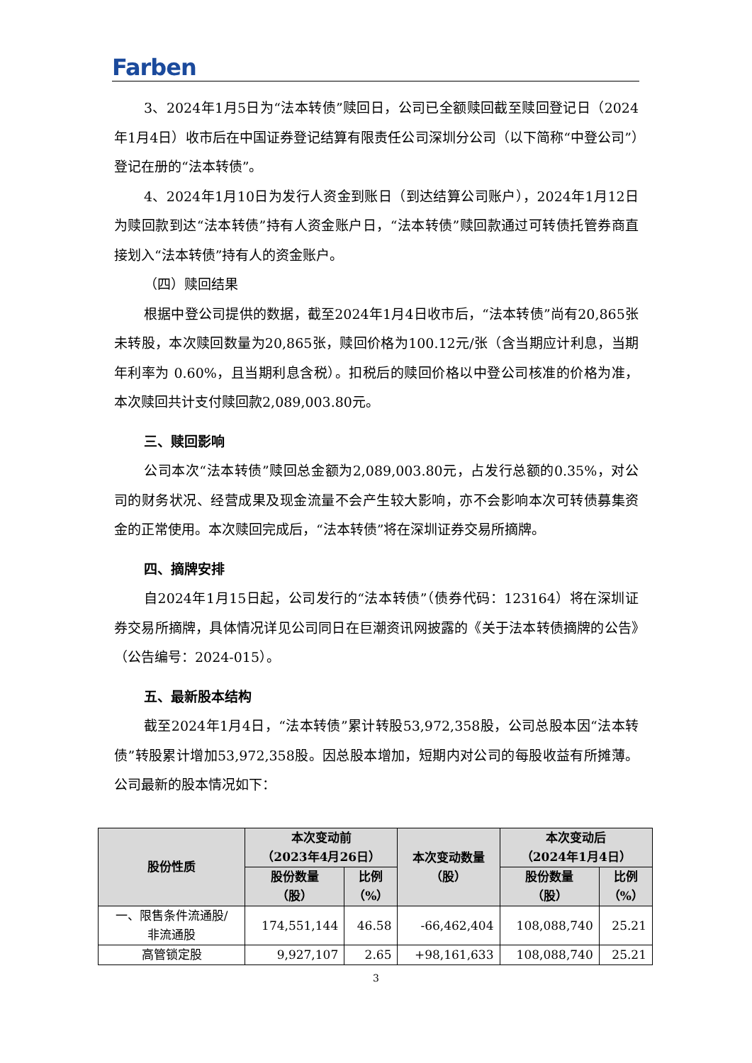Farben
3、2024年1月5日为“法本转债”赎回日，公司已全额赎回截至赎回登记日（2024年1月4日）收市后在中国证券登记结算有限责任公司深圳分公司（以下简称“中登公司”）登记在册的“法本转债”。
4、2024年1月10日为发行人资金到账日（到达结算公司账户），2024年1月12日为赎回款到达“法本转债”持有人资金账户日，“法本转债”赎回款通过可转债托管券商直接划入“法本转债”持有人的资金账户。
（四）赎回结果
根据中登公司提供的数据，截至2024年1月4日收市后，“法本转债”尚有20,865张未转股，本次赎回数量为20,865张，赎回价格为100.12元/张（含当期应计利息，当期年利率为 0.60%，且当期利息含税）。扣税后的赎回价格以中登公司核准的价格为准，本次赎回共计支付赎回款2,089,003.80元。
三、赎回影响
公司本次“法本转债”赎回总金额为2,089,003.80元，占发行总额的0.35%，对公司的财务状况、经营成果及现金流量不会产生较大影响，亦不会影响本次可转债募集资金的正常使用。本次赎回完成后，“法本转债”将在深圳证券交易所摘牌。
四、摘牌安排
自2024年1月15日起，公司发行的“法本转债”（债券代码：123164）将在深圳证券交易所摘牌，具体情况详见公司同日在巨潮资讯网披露的《关于法本转债摘牌的公告》（公告编号：2024-015）。
五、最新股本结构
截至2024年1月4日，“法本转债”累计转股53,972,358股，公司总股本因“法本转债”转股累计增加53,972,358股。因总股本增加，短期内对公司的每股收益有所摊薄。公司最新的股本情况如下：
| 股份性质 | 本次变动前 （2023年4月26日） | | 本次变动数量 （股） | 本次变动后 （2024年1月4日） | |
| --- | --- | --- | --- | --- | --- |
| | 股份数量 （股） | 比例 （%） | | 股份数量 （股） | 比例 （%） |
| 一、限售条件流通股/ 非流通股 | 174,551,144 | 46.58 | -66,462,404 | 108,088,740 | 25.21 |
| 高管锁定股 | 9,927,107 | 2.65 | +98,161,633 | 108,088,740 | 25.21 |
3